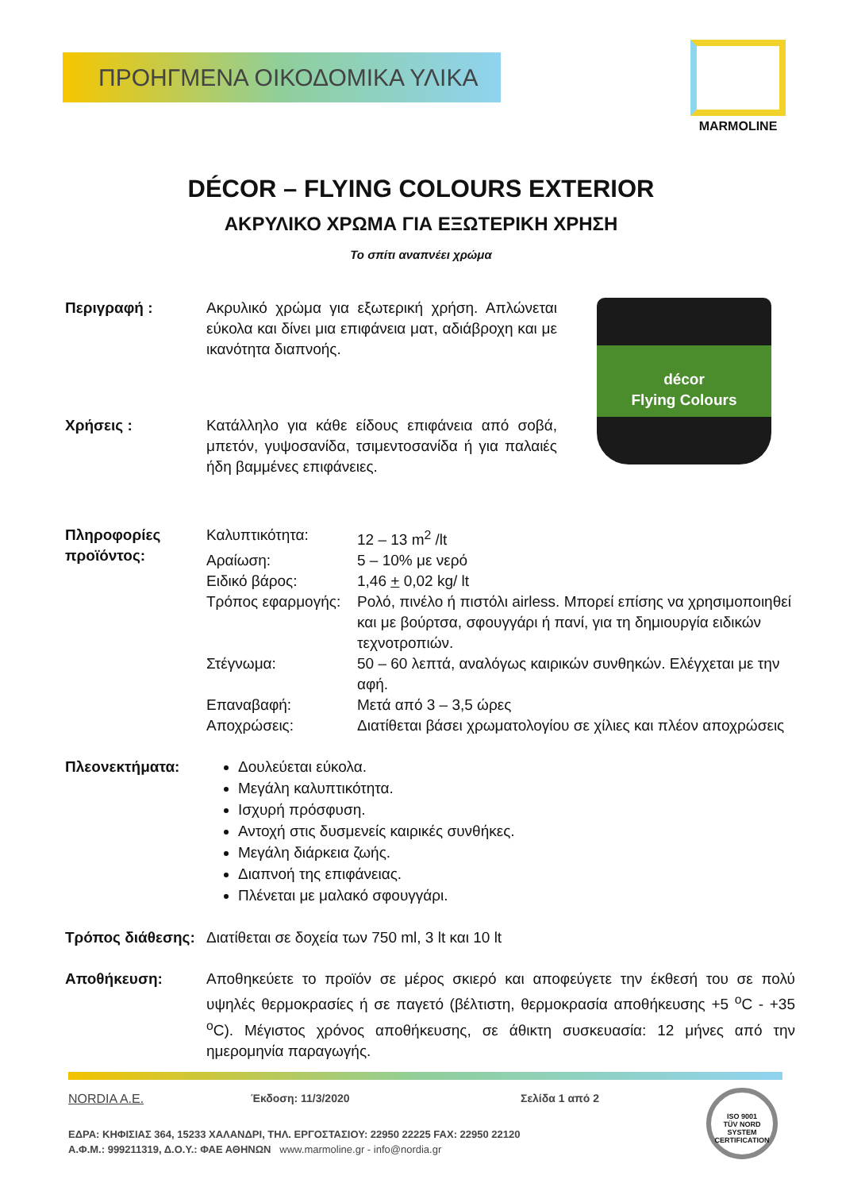ΠΡΟΗΓΜΕΝΑ ΟΙΚΟΔΟΜΙΚΑ ΥΛΙΚΑ
MARMOLINE
DÉCOR – FLYING COLOURS EXTERIOR
ΑΚΡΥΛΙΚΟ ΧΡΩΜΑ ΓΙΑ ΕΞΩΤΕΡΙΚΗ ΧΡΗΣΗ
Το σπίτι αναπνέει χρώμα
Περιγραφή : Ακρυλικό χρώμα για εξωτερική χρήση. Απλώνεται εύκολα και δίνει μια επιφάνεια ματ, αδιάβροχη και με ικανότητα διαπνοής.
Χρήσεις : Κατάλληλο για κάθε είδους επιφάνεια από σοβά, μπετόν, γυψοσανίδα, τσιμεντοσανίδα ή για παλαιές ήδη βαμμένες επιφάνειες.
décor
Flying Colours
Πληροφορίες προϊόντος:
Καλυπτικότητα:
12 – 13 m<sup>2</sup> /lt
Αραίωση:
5 – 10% με νερό
Ειδικό βάρος:
1,46 + 0,02 kg/ lt
Τρόπος εφαρμογής:
Ρολό, πινέλο ή πιστόλι airless. Μπορεί επίσης να χρησιμοποιηθεί και με βούρτσα, σφουγγάρι ή πανί, για τη δημιουργία ειδικών τεχνοτροπιών.
Στέγνωμα:
50 – 60 λεπτά, αναλόγως καιρικών συνθηκών. Ελέγχεται με την αφή.
Επαναβαφή:
Μετά από 3 – 3,5 ώρες
Αποχρώσεις:
Διατίθεται βάσει χρωματολογίου σε χίλιες και πλέον αποχρώσεις
Πλεονεκτήματα: Δουλεύεται εύκολα.
Μεγάλη καλυπτικότητα.
Ισχυρή πρόσφυση.
Αντοχή στις δυσμενείς καιρικές συνθήκες.
Μεγάλη διάρκεια ζωής.
Διαπνοή της επιφάνειας.
Πλένεται με μαλακό σφουγγάρι.
Τρόπος διάθεσης:
Διατίθεται σε δοχεία των 750 ml, 3 lt και 10 lt
Αποθήκευση: Αποθηκεύετε το προϊόν σε μέρος σκιερό και αποφεύγετε την έκθεσή του σε πολύ υψηλές θερμοκρασίες ή σε παγετό (βέλτιστη, θερμοκρασία αποθήκευσης +5 <sup>o</sup>C - +35 <sup>o</sup>C). Μέγιστος χρόνος αποθήκευσης, σε άθικτη συσκευασία: 12 μήνες από την ημερομηνία παραγωγής.
NORDIA A.E. Έκδοση: 11/3/2020 Σελίδα 1 από 2
ΕΔΡΑ: ΚΗΦΙΣΙΑΣ 364, 15233 ΧΑΛΑΝΔΡΙ, ΤΗΛ. ΕΡΓΟΣΤΑΣΙΟΥ: 22950 22225 FAX: 22950 22120
Α.Φ.Μ.: 999211319, Δ.Ο.Υ.: ΦΑΕ ΑΘΗΝΩΝ www.marmoline.gr - info@nordia.gr
ISO 9001
TÜV NORD
SYSTEM CERTIFICATION